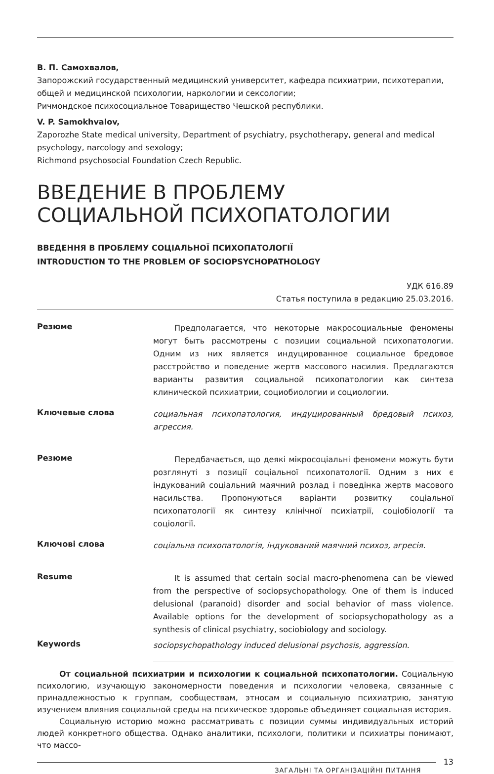В. П. Самохвалов,
Запорожский государственный медицинский университет, кафедра психиатрии, психотерапии, общей и медицинской психологии, наркологии и сексологии;
Ричмондское психосоциальное Товарищество Чешской республики.
V. P. Samokhvalov,
Zaporozhe State medical university, Department of psychiatry, psychotherapy, general and medical psychology, narcology and sexology;
Richmond psychosocial Foundation Czech Republic.
ВВЕДЕНИЕ В ПРОБЛЕМУ
СОЦИАЛЬНОЙ ПСИХОПАТОЛОГИИ
ВВЕДЕННЯ В ПРОБЛЕМУ СОЦІАЛЬНОЇ ПСИХОПАТОЛОГІЇ
INTRODUCTION TO THE PROBLEM OF SOCIOPSYCHOPATHOLOGY
УДК 616.89
Статья поступила в редакцию 25.03.2016.
Резюме
Предполагается, что некоторые макросоциальные феномены могут быть рассмотрены с позиции социальной психопатологии. Одним из них является индуцированное социальное бредовое расстройство и поведение жертв массового насилия. Предлагаются варианты развития социальной психопатологии как синтеза клинической психиатрии, социобиологии и социологии.
Ключевые слова
социальная психопатология, индуцированный бредовый психоз, агрессия.
Резюме
Передбачається, що деякі мікросоціальні феномени можуть бути розглянуті з позиції соціальної психопатології. Одним з них є індукований соціальний маячний розлад і поведінка жертв масового насильства. Пропонуються варіанти розвитку соціальної психопатології як синтезу клінічної психіатрії, соціобіології та соціології.
Ключові слова
соціальна психопатологія, індукований маячний психоз, агресія.
Resume
It is assumed that certain social macro-phenomena can be viewed from the perspective of sociopsychopathology. One of them is induced delusional (paranoid) disorder and social behavior of mass violence. Available options for the development of sociopsychopathology as a synthesis of clinical psychiatry, sociobiology and sociology.
Keywords
sociopsychopathology induced delusional psychosis, aggression.
От социальной психиатрии и психологии к социальной психопатологии. Социальную психологию, изучающую закономерности поведения и психологии человека, связанные с принадлежностью к группам, сообществам, этносам и социальную психиатрию, занятую изучением влияния социальной среды на психическое здоровье объединяет социальная история.
Социальную историю можно рассматривать с позиции суммы индивидуальных историй людей конкретного общества. Однако аналитики, психологи, политики и психиатры понимают, что массо-
ЗАГАЛЬНІ ТА ОРГАНІЗАЦІЙНІ ПИТАННЯ
13